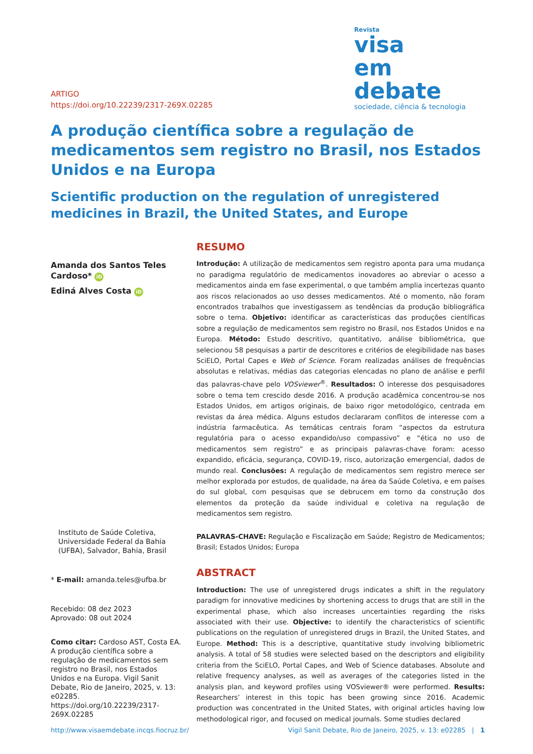ARTIGO
https://doi.org/10.22239/2317-269X.02285
Revista
visa
em debate
sociedade, ciência & tecnologia
A produção científica sobre a regulação de medicamentos sem registro no Brasil, nos Estados Unidos e na Europa
Scientific production on the regulation of unregistered medicines in Brazil, the United States, and Europe
Amanda dos Santos Teles Cardoso* iD
Ediná Alves Costa iD
Instituto de Saúde Coletiva, Universidade Federal da Bahia (UFBA), Salvador, Bahia, Brasil
* E-mail: amanda.teles@ufba.br
Recebido: 08 dez 2023
Aprovado: 08 out 2024
Como citar: Cardoso AST, Costa EA. A produção científica sobre a regulação de medicamentos sem registro no Brasil, nos Estados Unidos e na Europa. Vigil Sanit Debate, Rio de Janeiro, 2025, v. 13: e02285. https://doi.org/10.22239/2317-269X.02285
RESUMO
Introdução: A utilização de medicamentos sem registro aponta para uma mudança no paradigma regulatório de medicamentos inovadores ao abreviar o acesso a medicamentos ainda em fase experimental, o que também amplia incertezas quanto aos riscos relacionados ao uso desses medicamentos. Até o momento, não foram encontrados trabalhos que investigassem as tendências da produção bibliográfica sobre o tema. Objetivo: identificar as características das produções científicas sobre a regulação de medicamentos sem registro no Brasil, nos Estados Unidos e na Europa. Método: Estudo descritivo, quantitativo, análise bibliométrica, que selecionou 58 pesquisas a partir de descritores e critérios de elegibilidade nas bases SciELO, Portal Capes e Web of Science. Foram realizadas análises de frequências absolutas e relativas, médias das categorias elencadas no plano de análise e perfil das palavras-chave pelo VOSviewer<sup>®</sup>. Resultados: O interesse dos pesquisadores sobre o tema tem crescido desde 2016. A produção acadêmica concentrou-se nos Estados Unidos, em artigos originais, de baixo rigor metodológico, centrada em revistas da área médica. Alguns estudos declararam conflitos de interesse com a indústria farmacêutica. As temáticas centrais foram “aspectos da estrutura regulatória para o acesso expandido/uso compassivo” e “ética no uso de medicamentos sem registro” e as principais palavras-chave foram: acesso expandido, eficácia, segurança, COVID-19, risco, autorização emergencial, dados de mundo real. Conclusões: A regulação de medicamentos sem registro merece ser melhor explorada por estudos, de qualidade, na área da Saúde Coletiva, e em países do sul global, com pesquisas que se debrucem em torno da construção dos elementos da proteção da saúde individual e coletiva na regulação de medicamentos sem registro.
PALAVRAS-CHAVE: Regulação e Fiscalização em Saúde; Registro de Medicamentos; Brasil; Estados Unidos; Europa
ABSTRACT
Introduction: The use of unregistered drugs indicates a shift in the regulatory paradigm for innovative medicines by shortening access to drugs that are still in the experimental phase, which also increases uncertainties regarding the risks associated with their use. Objective: to identify the characteristics of scientific publications on the regulation of unregistered drugs in Brazil, the United States, and Europe. Method: This is a descriptive, quantitative study involving bibliometric analysis. A total of 58 studies were selected based on the descriptors and eligibility criteria from the SciELO, Portal Capes, and Web of Science databases. Absolute and relative frequency analyses, as well as averages of the categories listed in the analysis plan, and keyword profiles using VOSviewer® were performed. Results: Researchers’ interest in this topic has been growing since 2016. Academic production was concentrated in the United States, with original articles having low methodological rigor, and focused on medical journals. Some studies declared
http://www.visaemdebate.incqs.fiocruz.br/ Vigil Sanit Debate, Rio de Janeiro, 2025, v. 13: e02285 | 1